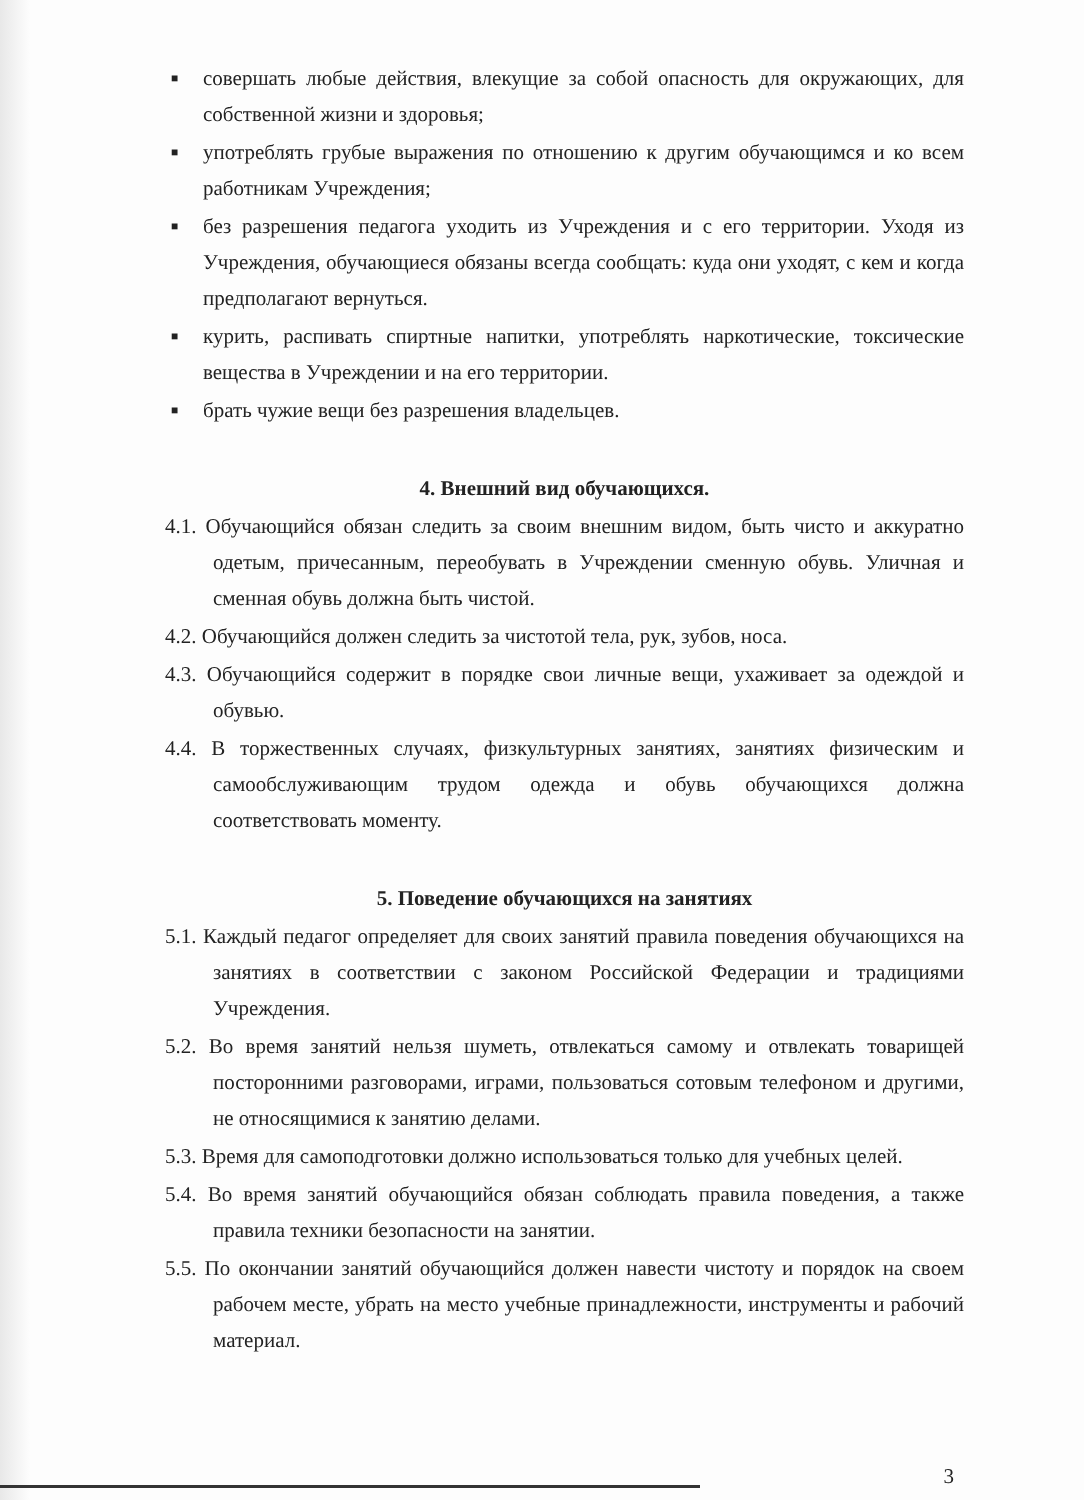■ совершать любые действия, влекущие за собой опасность для окружающих, для собственной жизни и здоровья;
■ употреблять грубые выражения по отношению к другим обучающимся и ко всем работникам Учреждения;
■ без разрешения педагога уходить из Учреждения и с его территории. Уходя из Учреждения, обучающиеся обязаны всегда сообщать: куда они уходят, с кем и когда предполагают вернуться.
■ курить, распивать спиртные напитки, употреблять наркотические, токсические вещества в Учреждении и на его территории.
■ брать чужие вещи без разрешения владельцев.
4. Внешний вид обучающихся.
4.1. Обучающийся обязан следить за своим внешним видом, быть чисто и аккуратно одетым, причесанным, переобувать в Учреждении сменную обувь. Уличная и сменная обувь должна быть чистой.
4.2. Обучающийся должен следить за чистотой тела, рук, зубов, носа.
4.3. Обучающийся содержит в порядке свои личные вещи, ухаживает за одеждой и обувью.
4.4. В торжественных случаях, физкультурных занятиях, занятиях физическим и самообслуживающим трудом одежда и обувь обучающихся должна соответствовать моменту.
5. Поведение обучающихся на занятиях
5.1. Каждый педагог определяет для своих занятий правила поведения обучающихся на занятиях в соответствии с законом Российской Федерации и традициями Учреждения.
5.2. Во время занятий нельзя шуметь, отвлекаться самому и отвлекать товарищей посторонними разговорами, играми, пользоваться сотовым телефоном и другими, не относящимися к занятию делами.
5.3. Время для самоподготовки должно использоваться только для учебных целей.
5.4. Во время занятий обучающийся обязан соблюдать правила поведения, а также правила техники безопасности на занятии.
5.5. По окончании занятий обучающийся должен навести чистоту и порядок на своем рабочем месте, убрать на место учебные принадлежности, инструменты и рабочий материал.
3